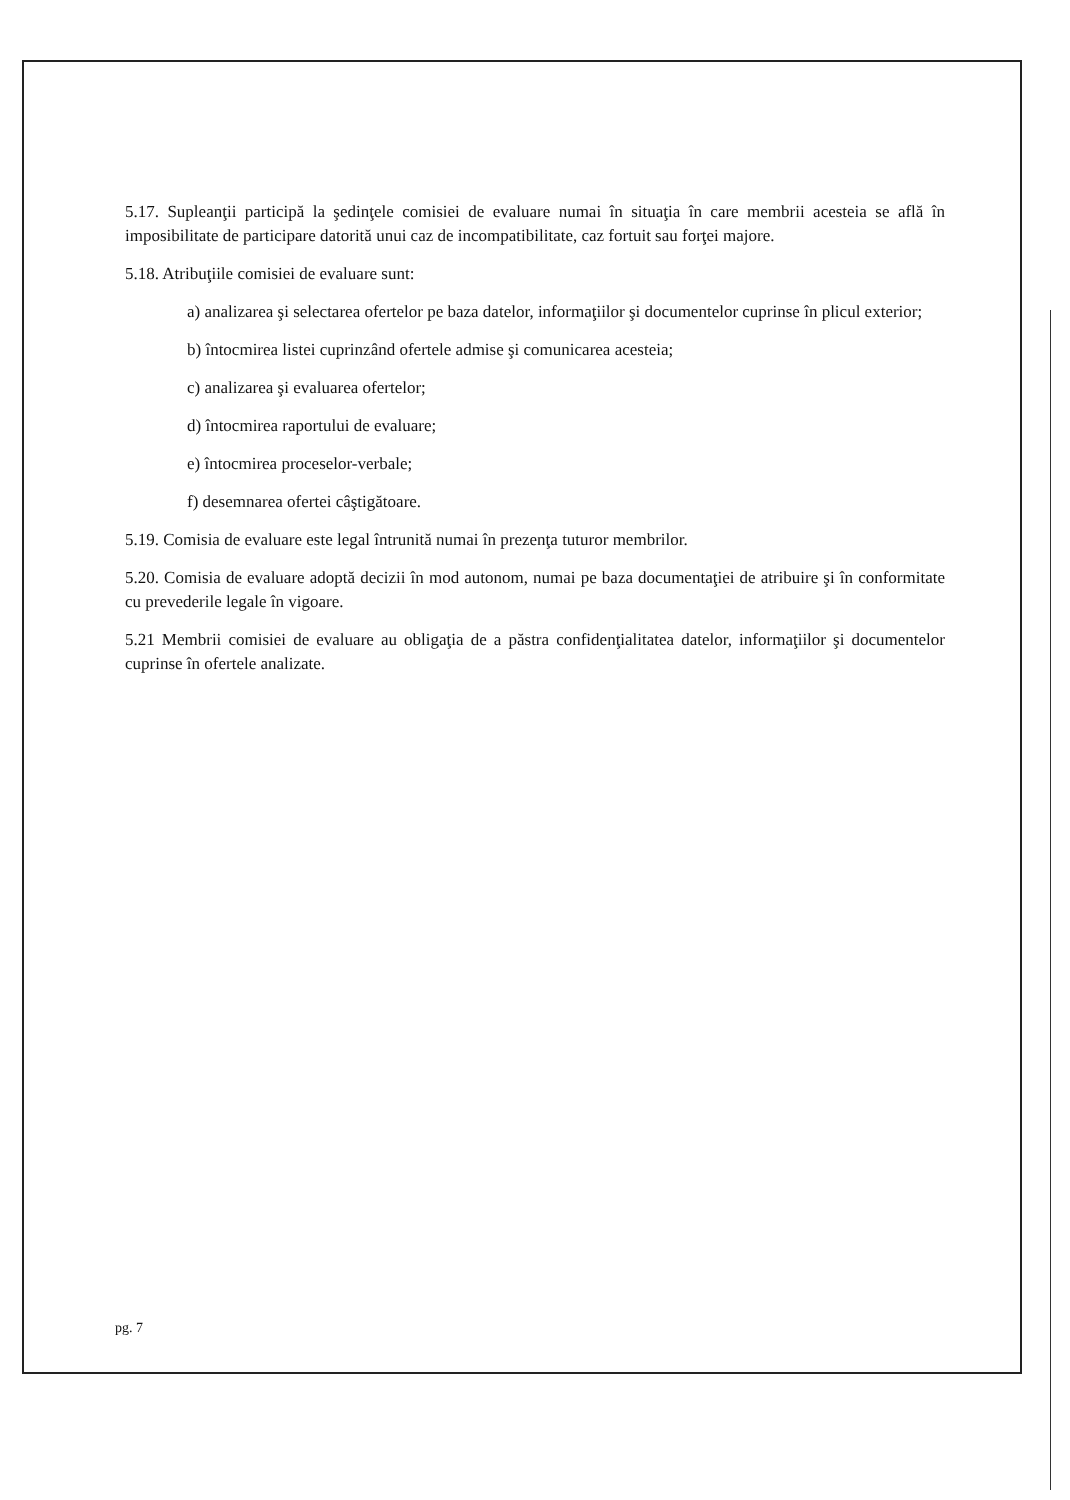5.17. Supleanţii participă la şedinţele comisiei de evaluare numai în situaţia în care membrii acesteia se află în imposibilitate de participare datorită unui caz de incompatibilitate, caz fortuit sau forţei majore.
5.18. Atribuţiile comisiei de evaluare sunt:
a) analizarea şi selectarea ofertelor pe baza datelor, informaţiilor şi documentelor cuprinse în plicul exterior;
b) întocmirea listei cuprinzând ofertele admise şi comunicarea acesteia;
c) analizarea şi evaluarea ofertelor;
d) întocmirea raportului de evaluare;
e) întocmirea proceselor-verbale;
f) desemnarea ofertei câştigătoare.
5.19. Comisia de evaluare este legal întrunită numai în prezenţa tuturor membrilor.
5.20. Comisia de evaluare adoptă decizii în mod autonom, numai pe baza documentaţiei de atribuire şi în conformitate cu prevederile legale în vigoare.
5.21 Membrii comisiei de evaluare au obligaţia de a păstra confidenţialitatea datelor, informaţiilor şi documentelor cuprinse în ofertele analizate.
pg. 7